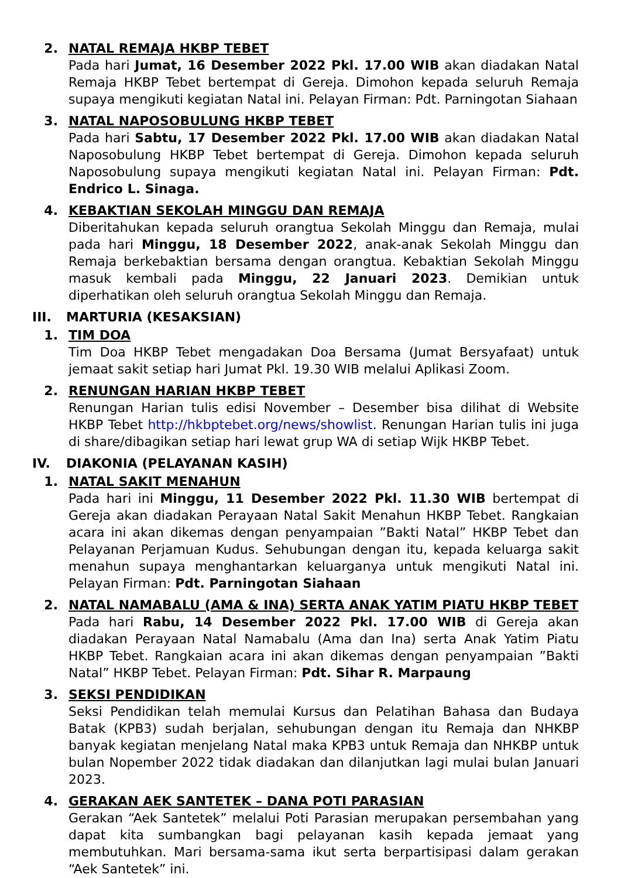2. NATAL REMAJA HKBP TEBET
Pada hari Jumat, 16 Desember 2022 Pkl. 17.00 WIB akan diadakan Natal Remaja HKBP Tebet bertempat di Gereja. Dimohon kepada seluruh Remaja supaya mengikuti kegiatan Natal ini. Pelayan Firman: Pdt. Parningotan Siahaan
3. NATAL NAPOSOBULUNG HKBP TEBET
Pada hari Sabtu, 17 Desember 2022 Pkl. 17.00 WIB akan diadakan Natal Naposobulung HKBP Tebet bertempat di Gereja. Dimohon kepada seluruh Naposobulung supaya mengikuti kegiatan Natal ini. Pelayan Firman: Pdt. Endrico L. Sinaga.
4. KEBAKTIAN SEKOLAH MINGGU DAN REMAJA
Diberitahukan kepada seluruh orangtua Sekolah Minggu dan Remaja, mulai pada hari Minggu, 18 Desember 2022, anak-anak Sekolah Minggu dan Remaja berkebaktian bersama dengan orangtua. Kebaktian Sekolah Minggu masuk kembali pada Minggu, 22 Januari 2023. Demikian untuk diperhatikan oleh seluruh orangtua Sekolah Minggu dan Remaja.
III. MARTURIA (KESAKSIAN)
1. TIM DOA
Tim Doa HKBP Tebet mengadakan Doa Bersama (Jumat Bersyafaat) untuk jemaat sakit setiap hari Jumat Pkl. 19.30 WIB melalui Aplikasi Zoom.
2. RENUNGAN HARIAN HKBP TEBET
Renungan Harian tulis edisi November – Desember bisa dilihat di Website HKBP Tebet http://hkbptebet.org/news/showlist. Renungan Harian tulis ini juga di share/dibagikan setiap hari lewat grup WA di setiap Wijk HKBP Tebet.
IV. DIAKONIA (PELAYANAN KASIH)
1. NATAL SAKIT MENAHUN
Pada hari ini Minggu, 11 Desember 2022 Pkl. 11.30 WIB bertempat di Gereja akan diadakan Perayaan Natal Sakit Menahun HKBP Tebet. Rangkaian acara ini akan dikemas dengan penyampaian ”Bakti Natal” HKBP Tebet dan Pelayanan Perjamuan Kudus. Sehubungan dengan itu, kepada keluarga sakit menahun supaya menghantarkan keluarganya untuk mengikuti Natal ini. Pelayan Firman: Pdt. Parningotan Siahaan
2. NATAL NAMABALU (AMA & INA) SERTA ANAK YATIM PIATU HKBP TEBET
Pada hari Rabu, 14 Desember 2022 Pkl. 17.00 WIB di Gereja akan diadakan Perayaan Natal Namabalu (Ama dan Ina) serta Anak Yatim Piatu HKBP Tebet. Rangkaian acara ini akan dikemas dengan penyampaian ”Bakti Natal” HKBP Tebet. Pelayan Firman: Pdt. Sihar R. Marpaung
3. SEKSI PENDIDIKAN
Seksi Pendidikan telah memulai Kursus dan Pelatihan Bahasa dan Budaya Batak (KPB3) sudah berjalan, sehubungan dengan itu Remaja dan NHKBP banyak kegiatan menjelang Natal maka KPB3 untuk Remaja dan NHKBP untuk bulan Nopember 2022 tidak diadakan dan dilanjutkan lagi mulai bulan Januari 2023.
4. GERAKAN AEK SANTETEK – DANA POTI PARASIAN
Gerakan “Aek Santetek” melalui Poti Parasian merupakan persembahan yang dapat kita sumbangkan bagi pelayanan kasih kepada jemaat yang membutuhkan. Mari bersama-sama ikut serta berpartisipasi dalam gerakan “Aek Santetek” ini.